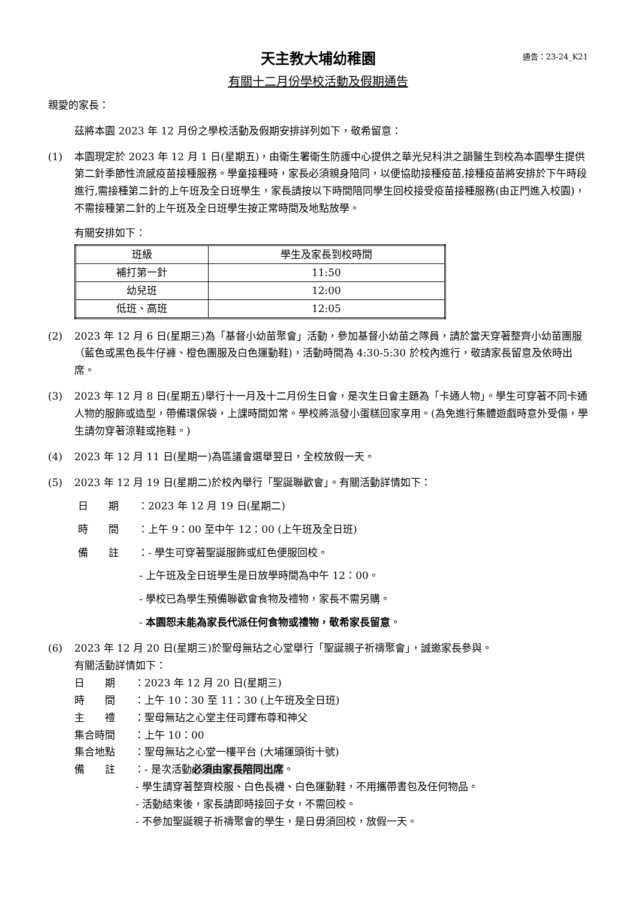天主教大埔幼稚園 通告：23-24_K21
有關十二月份學校活動及假期通告
親愛的家長：
茲將本園 2023 年 12 月份之學校活動及假期安排詳列如下，敬希留意：
(1) 本園現定於 2023 年 12 月 1 日(星期五)，由衛生署衛生防護中心提供之華光兒科洪之韻醫生到校為本園學生提供第二針季節性流感疫苗接種服務。學童接種時，家長必須親身陪同，以便協助接種疫苗,接種疫苗將安排於下午時段進行,需接種第二針的上午班及全日班學生，家長請按以下時間陪同學生回校接受疫苗接種服務(由正門進入校園)，不需接種第二針的上午班及全日班學生按正常時間及地點放學。
有關安排如下：
| 班級 | 學生及家長到校時間 |
| --- | --- |
| 補打第一針 | 11:50 |
| 幼兒班 | 12:00 |
| 低班、高班 | 12:05 |
(2) 2023 年 12 月 6 日(星期三)為「基督小幼苗聚會」活動，參加基督小幼苗之隊員，請於當天穿著整齊小幼苗團服（藍色或黑色長牛仔褲、橙色團服及白色運動鞋)，活動時間為 4:30-5:30 於校內進行，敬請家長留意及依時出席。
(3) 2023 年 12 月 8 日(星期五)舉行十一月及十二月份生日會，是次生日會主題為「卡通人物」。學生可穿著不同卡通人物的服飾或造型，帶備環保袋，上課時間如常。學校將派發小蛋糕回家享用。(為免進行集體遊戲時意外受傷，學生請勿穿著涼鞋或拖鞋。)
(4) 2023 年 12 月 11 日(星期一)為區議會選舉翌日，全校放假一天。
(5) 2023 年 12 月 19 日(星期二)於校內舉行「聖誕聯歡會」。有關活動詳情如下：
日　　期 ：2023 年 12 月 19 日(星期二)
時　　間 ：上午 9：00 至中午 12：00 (上午班及全日班)
備　　註 ：- 學生可穿著聖誕服飾或紅色便服回校。
- 上午班及全日班學生是日放學時間為中午 12：00。
- 學校已為學生預備聯歡會食物及禮物，家長不需另購。
- 本園恕未能為家長代派任何食物或禮物，敬希家長留意。
(6) 2023 年 12 月 20 日(星期三)於聖母無玷之心堂舉行「聖誕親子祈禱聚會」，誠邀家長參與。
有關活動詳情如下：
日　　期 ：2023 年 12 月 20 日(星期三)
時　　間 ：上午 10：30 至 11：30 (上午班及全日班)
主　　禮 ：聖母無玷之心堂主任司鐸布尊和神父
集合時間 ：上午 10：00
集合地點 ：聖母無玷之心堂一樓平台 (大埔運頭街十號)
備　　註 ：- 是次活動必須由家長陪同出席。
- 學生請穿著整齊校服、白色長襪、白色運動鞋，不用攜帶書包及任何物品。
- 活動結束後，家長請即時接回子女，不需回校。
- 不參加聖誕親子祈禱聚會的學生，是日毋須回校，放假一天。